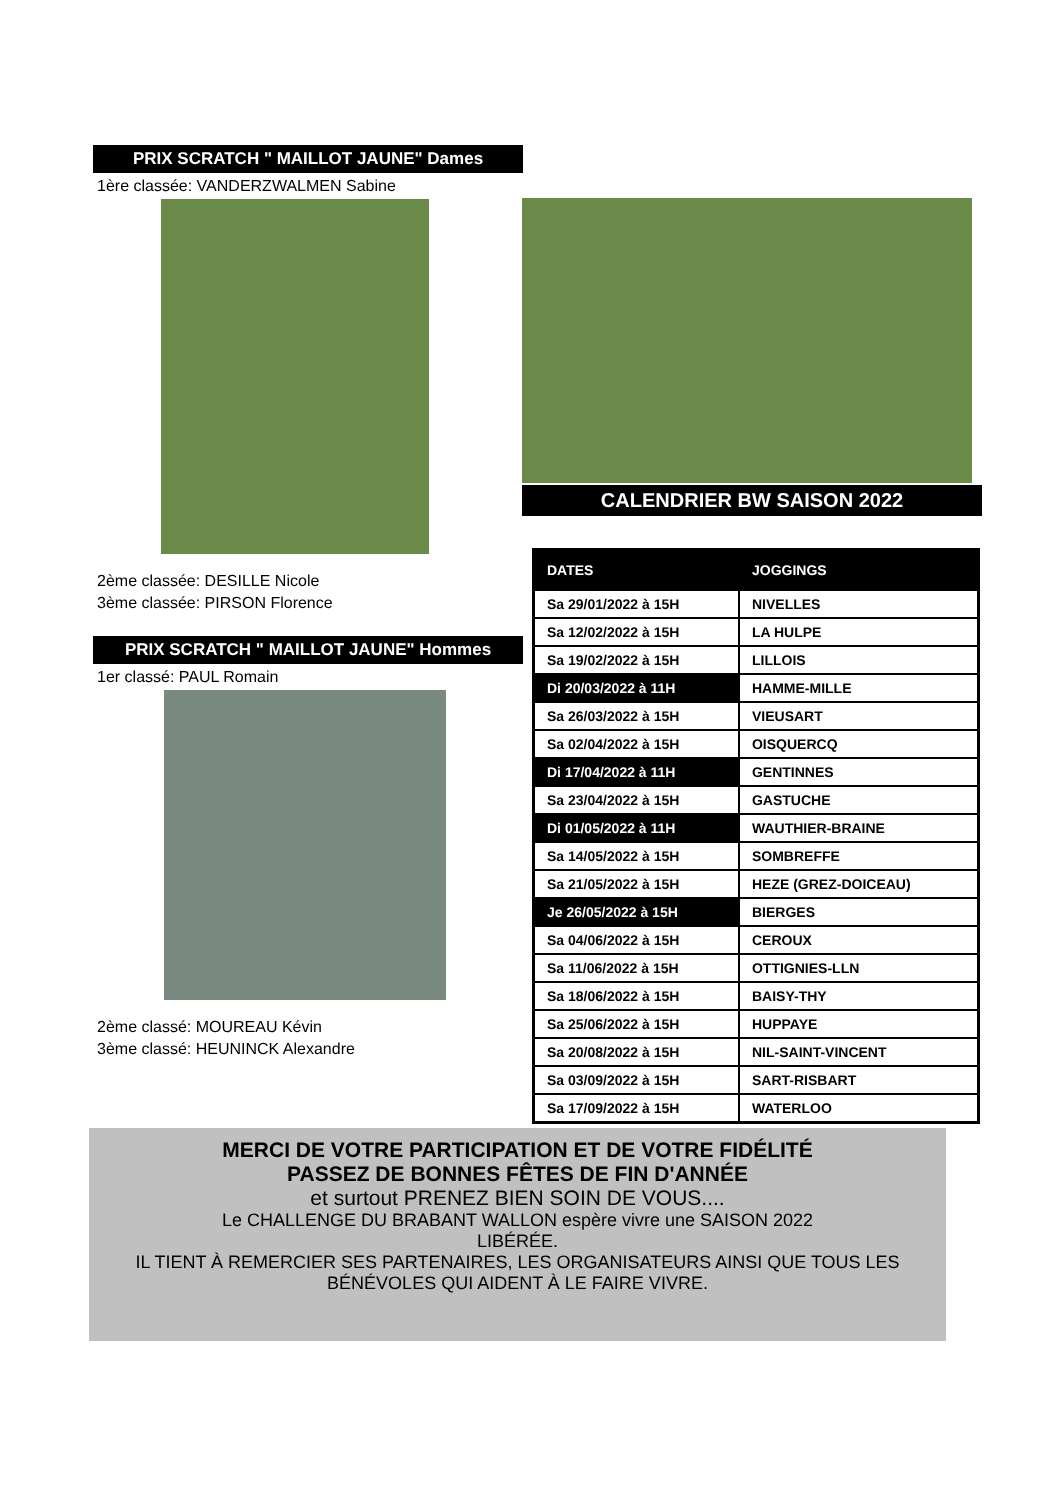PRIX SCRATCH " MAILLOT JAUNE" Dames
1ère classée: VANDERZWALMEN Sabine
2ème classée: DESILLE Nicole
3ème classée: PIRSON Florence
PRIX SCRATCH " MAILLOT JAUNE" Hommes
1er classé: PAUL Romain
2ème classé: MOUREAU Kévin
3ème classé: HEUNINCK Alexandre
CALENDRIER BW SAISON 2022
| DATES | JOGGINGS |
| --- | --- |
| Sa 29/01/2022 à 15H | NIVELLES |
| Sa 12/02/2022 à 15H | LA HULPE |
| Sa 19/02/2022 à 15H | LILLOIS |
| Di 20/03/2022 à 11H | HAMME-MILLE |
| Sa 26/03/2022 à 15H | VIEUSART |
| Sa 02/04/2022 à 15H | OISQUERCQ |
| Di 17/04/2022 à 11H | GENTINNES |
| Sa 23/04/2022 à 15H | GASTUCHE |
| Di 01/05/2022 à 11H | WAUTHIER-BRAINE |
| Sa 14/05/2022 à 15H | SOMBREFFE |
| Sa 21/05/2022 à 15H | HEZE (GREZ-DOICEAU) |
| Je 26/05/2022 à 15H | BIERGES |
| Sa 04/06/2022 à 15H | CEROUX |
| Sa 11/06/2022 à 15H | OTTIGNIES-LLN |
| Sa 18/06/2022 à 15H | BAISY-THY |
| Sa 25/06/2022 à 15H | HUPPAYE |
| Sa 20/08/2022 à 15H | NIL-SAINT-VINCENT |
| Sa 03/09/2022 à 15H | SART-RISBART |
| Sa 17/09/2022 à 15H | WATERLOO |
MERCI DE VOTRE PARTICIPATION ET DE VOTRE FIDÉLITÉ
PASSEZ DE BONNES FÊTES DE FIN D'ANNÉE
et surtout PRENEZ BIEN SOIN DE VOUS....
Le CHALLENGE DU BRABANT WALLON espère vivre une SAISON 2022
LIBÉRÉE.
IL TIENT À REMERCIER SES PARTENAIRES, LES ORGANISATEURS AINSI QUE TOUS LES
BÉNÉVOLES QUI AIDENT À LE FAIRE VIVRE.